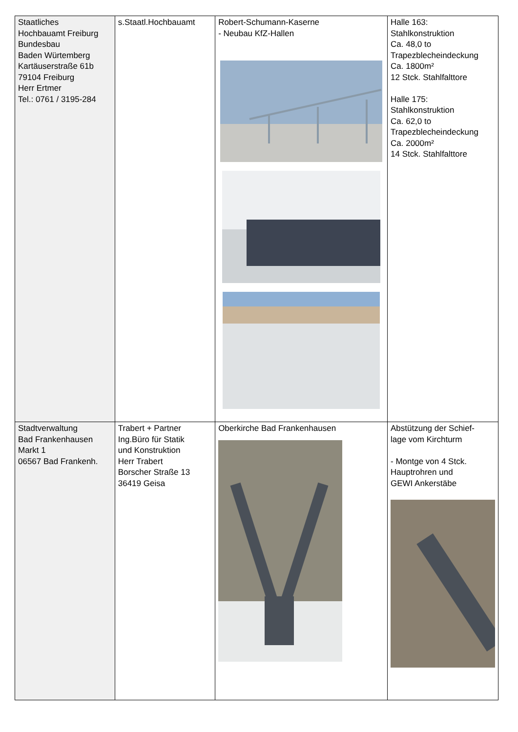| Staatliches Hochbauamt Freiburg Bundesbau Baden Würtemberg Kartäuserstraße 61b 79104 Freiburg Herr Ertmer Tel.: 0761 / 3195-284 | s.Staatl.Hochbauamt | Robert-Schumann-Kaserne - Neubau KfZ-Hallen | Halle 163: Stahlkonstruktion Ca. 48,0 to Trapezblecheindeckung Ca. 1800m² 12 Stck. Stahlfalttore Halle 175: Stahlkonstruktion Ca. 62,0 to Trapezblecheindeckung Ca. 2000m² 14 Stck. Stahlfalttore |
| Stadtverwaltung Bad Frankenhausen Markt 1 06567 Bad Frankenh. | Trabert + Partner Ing.Büro für Statik und Konstruktion Herr Trabert Borscher Straße 13 36419 Geisa | Oberkirche Bad Frankenhausen | Abstützung der Schief- lage vom Kirchturm - Montge von 4 Stck. Hauptrohren und GEWI Ankerstäbe |